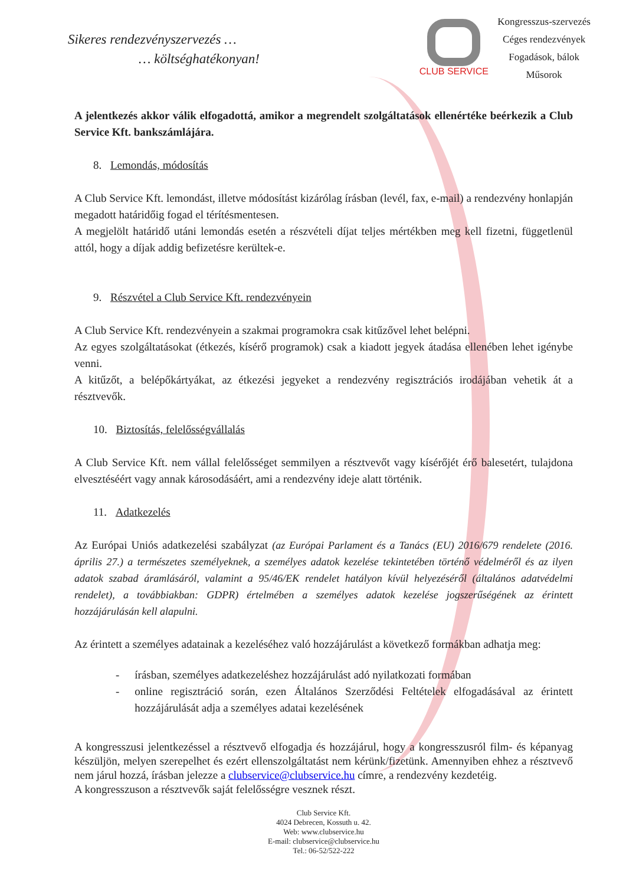Sikeres rendezvényszervezés …
… költséghatékonyan!
CLUB SERVICE
Kongresszus-szervezés
Céges rendezvények
Fogadások, bálok
Műsorok
A jelentkezés akkor válik elfogadottá, amikor a megrendelt szolgáltatások ellenértéke beérkezik a Club Service Kft. bankszámlájára.
8. Lemondás, módosítás
A Club Service Kft. lemondást, illetve módosítást kizárólag írásban (levél, fax, e-mail) a rendezvény honlapján megadott határidőig fogad el térítésmentesen.
A megjelölt határidő utáni lemondás esetén a részvételi díjat teljes mértékben meg kell fizetni, függetlenül attól, hogy a díjak addig befizetésre kerültek-e.
9. Részvétel a Club Service Kft. rendezvényein
A Club Service Kft. rendezvényein a szakmai programokra csak kitűzővel lehet belépni.
Az egyes szolgáltatásokat (étkezés, kísérő programok) csak a kiadott jegyek átadása ellenében lehet igénybe venni.
A kitűzőt, a belépőkártyákat, az étkezési jegyeket a rendezvény regisztrációs irodájában vehetik át a résztvevők.
10. Biztosítás, felelősségvállalás
A Club Service Kft. nem vállal felelősséget semmilyen a résztvevőt vagy kísérőjét érő balesetért, tulajdona elvesztéséért vagy annak károsodásáért, ami a rendezvény ideje alatt történik.
11. Adatkezelés
Az Európai Uniós adatkezelési szabályzat (az Európai Parlament és a Tanács (EU) 2016/679 rendelete (2016. április 27.) a természetes személyeknek, a személyes adatok kezelése tekintetében történő védelméről és az ilyen adatok szabad áramlásáról, valamint a 95/46/EK rendelet hatályon kívül helyezéséről (általános adatvédelmi rendelet), a továbbiakban: GDPR) értelmében a személyes adatok kezelése jogszerűségének az érintett hozzájárulásán kell alapulni.
Az érintett a személyes adatainak a kezeléséhez való hozzájárulást a következő formákban adhatja meg:
- írásban, személyes adatkezeléshez hozzájárulást adó nyilatkozati formában
- online regisztráció során, ezen Általános Szerződési Feltételek elfogadásával az érintett hozzájárulását adja a személyes adatai kezelésének
A kongresszusi jelentkezéssel a résztvevő elfogadja és hozzájárul, hogy a kongresszusról film- és képanyag készüljön, melyen szerepelhet és ezért ellenszolgáltatást nem kérünk/fizetünk. Amennyiben ehhez a résztvevő nem járul hozzá, írásban jelezze a clubservice@clubservice.hu címre, a rendezvény kezdetéig.
A kongresszuson a résztvevők saját felelősségre vesznek részt.
Club Service Kft.
4024 Debrecen, Kossuth u. 42.
Web: www.clubservice.hu
E-mail: clubservice@clubservice.hu
Tel.: 06-52/522-222